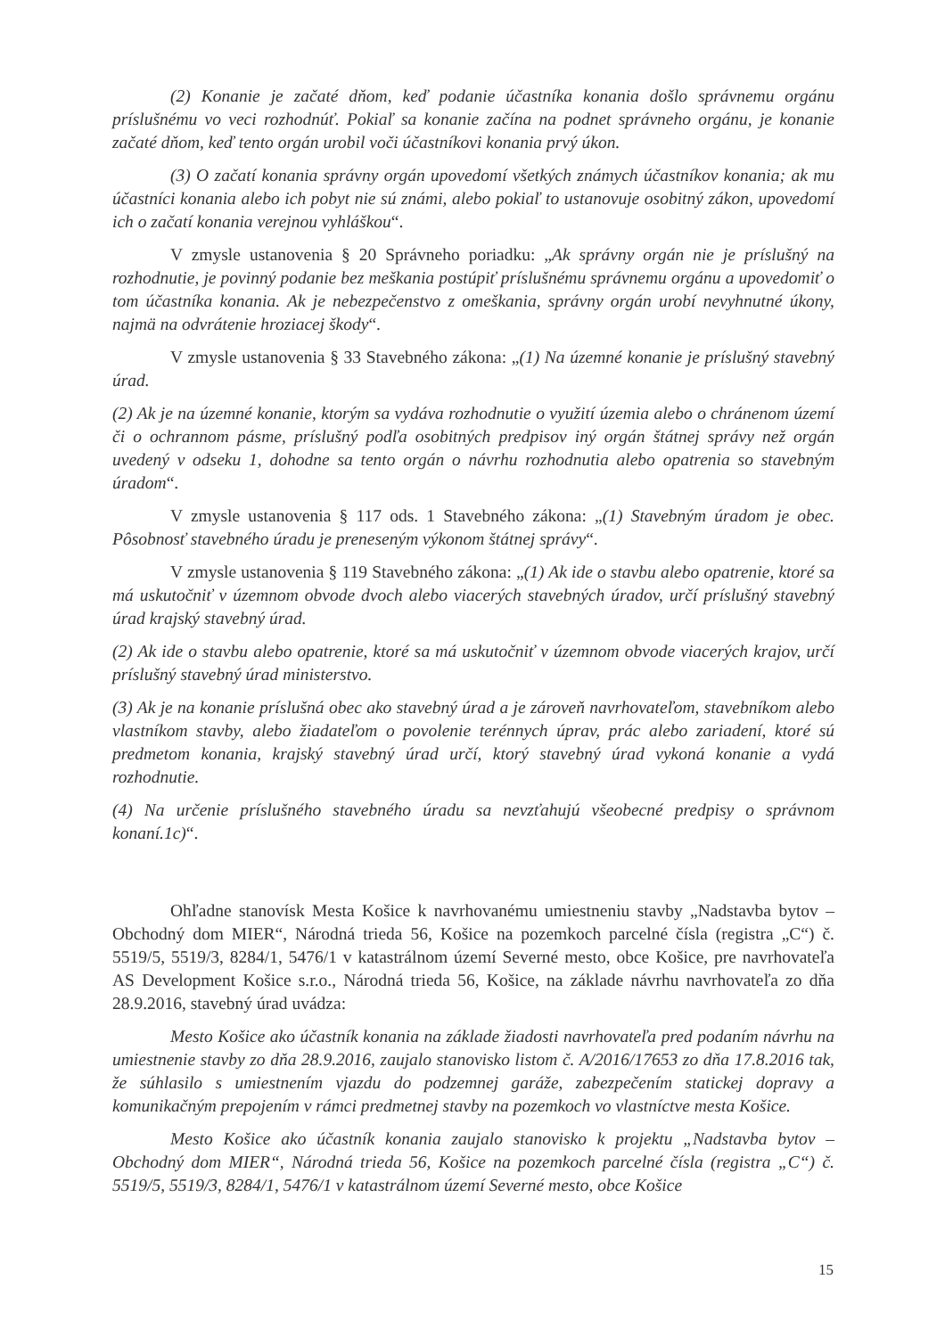(2) Konanie je začaté dňom, keď podanie účastníka konania došlo správnemu orgánu príslušnému vo veci rozhodnúť. Pokiaľ sa konanie začína na podnet správneho orgánu, je konanie začaté dňom, keď tento orgán urobil voči účastníkovi konania prvý úkon.
(3) O začatí konania správny orgán upovedomí všetkých známych účastníkov konania; ak mu účastníci konania alebo ich pobyt nie sú známi, alebo pokiaľ to ustanovuje osobitný zákon, upovedomí ich o začatí konania verejnou vyhláškou“.
V zmysle ustanovenia § 20 Správneho poriadku: „Ak správny orgán nie je príslušný na rozhodnutie, je povinný podanie bez meškania postúpiť príslušnému správnemu orgánu a upovedomiť o tom účastníka konania. Ak je nebezpečenstvo z omeškania, správny orgán urobí nevyhnutné úkony, najmä na odvrátenie hroziacej škody“.
V zmysle ustanovenia § 33 Stavebného zákona: „(1) Na územné konanie je príslušný stavebný úrad.
(2) Ak je na územné konanie, ktorým sa vydáva rozhodnutie o využití územia alebo o chránenom území či o ochrannom pásme, príslušný podľa osobitných predpisov iný orgán štátnej správy než orgán uvedený v odseku 1, dohodne sa tento orgán o návrhu rozhodnutia alebo opatrenia so stavebným úradom“.
V zmysle ustanovenia § 117 ods. 1 Stavebného zákona: „(1) Stavebným úradom je obec. Pôsobnosť stavebného úradu je preneseným výkonom štátnej správy“.
V zmysle ustanovenia § 119 Stavebného zákona: „(1) Ak ide o stavbu alebo opatrenie, ktoré sa má uskutočniť v územnom obvode dvoch alebo viacerých stavebných úradov, určí príslušný stavebný úrad krajský stavebný úrad.
(2) Ak ide o stavbu alebo opatrenie, ktoré sa má uskutočniť v územnom obvode viacerých krajov, určí príslušný stavebný úrad ministerstvo.
(3) Ak je na konanie príslušná obec ako stavebný úrad a je zároveň navrhovateľom, stavebníkom alebo vlastníkom stavby, alebo žiadateľom o povolenie terénnych úprav, prác alebo zariadení, ktoré sú predmetom konania, krajský stavebný úrad určí, ktorý stavebný úrad vykoná konanie a vydá rozhodnutie.
(4) Na určenie príslušného stavebného úradu sa nevzťahujú všeobecné predpisy o správnom konaní.1c)“.
Ohľadne stanovísk Mesta Košice k navrhovanému umiestneniu stavby „Nadstavba bytov – Obchodný dom MIER“, Národná trieda 56, Košice na pozemkoch parcelné čísla (registra „C“) č. 5519/5, 5519/3, 8284/1, 5476/1 v katastrálnom území Severné mesto, obce Košice, pre navrhovateľa AS Development Košice s.r.o., Národná trieda 56, Košice, na základe návrhu navrhovateľa zo dňa 28.9.2016, stavebný úrad uvádza:
Mesto Košice ako účastník konania na základe žiadosti navrhovateľa pred podaním návrhu na umiestnenie stavby zo dňa 28.9.2016, zaujalo stanovisko listom č. A/2016/17653 zo dňa 17.8.2016 tak, že súhlasilo s umiestnením vjazdu do podzemnej garáže, zabezpečením statickej dopravy a komunikačným prepojením v rámci predmetnej stavby na pozemkoch vo vlastníctve mesta Košice.
Mesto Košice ako účastník konania zaujalo stanovisko k projektu „Nadstavba bytov – Obchodný dom MIER“, Národná trieda 56, Košice na pozemkoch parcelné čísla (registra „C“) č. 5519/5, 5519/3, 8284/1, 5476/1 v katastrálnom území Severné mesto, obce Košice
15